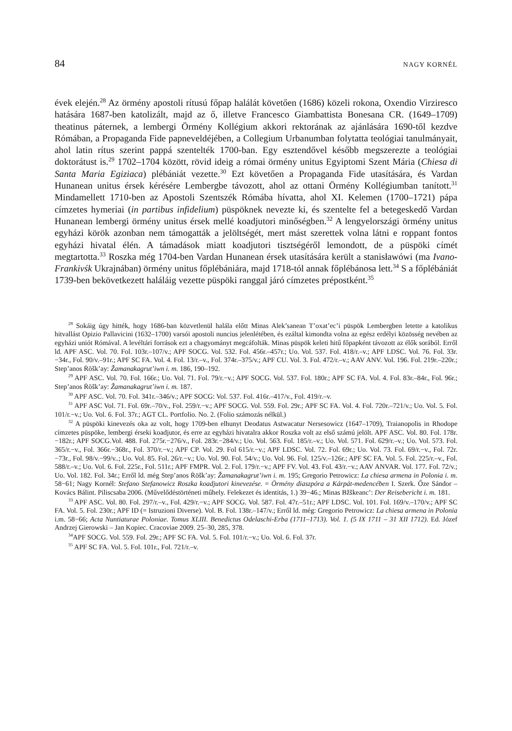84 NAGY KORNÉL
évek elején.<sup>28</sup> Az örmény apostoli rítusú főpap halálát követően (1686) közeli rokona, Oxendio Virziresco hatására 1687-ben katolizált, majd az ő, illetve Francesco Giambattista Bonesana CR. (1649–1709) theatinus páternek, a lembergi Örmény Kollégium akkori rektorának az ajánlására 1690-től kezdve Rómában, a Propaganda Fide papneveldéjében, a Collegium Urbanumban folytatta teológiai tanulmányait, ahol latin rítus szerint pappá szentelték 1700-ban. Egy esztendővel később megszerezte a teológiai doktorátust is.<sup>29</sup> 1702–1704 között, rövid ideig a római örmény unitus Egyiptomi Szent Mária (Chiesa di Santa Maria Egiziaca) plébániát vezette.<sup>30</sup> Ezt követően a Propaganda Fide utasítására, és Vardan Hunanean unitus érsek kérésére Lembergbe távozott, ahol az ottani Örmény Kollégiumban tanított.<sup>31</sup> Mindamellett 1710-ben az Apostoli Szentszék Rómába hívatta, ahol XI. Kelemen (1700–1721) pápa címzetes hymeriai (in partibus infidelium) püspöknek nevezte ki, és szentelte fel a betegeskedő Vardan Hunanean lembergi örmény unitus érsek mellé koadjutori minőségben.<sup>32</sup> A lengyelországi örmény unitus egyházi körök azonban nem támogatták a jelöltségét, mert mást szerettek volna látni e roppant fontos egyházi hivatal élén. A támadások miatt koadjutori tisztségéről lemondott, de a püspöki címét megtartotta.<sup>33</sup> Roszka még 1704-ben Vardan Hunanean érsek utasítására került a stanisławówi (ma Ivano-Frankivśk Ukrajnában) örmény unitus főplébániára, majd 1718-tól annak főplébánosa lett.<sup>34</sup> S a főplébániát 1739-ben bekövetkezett haláláig vezette püspöki ranggal járó címzetes prépostként.<sup>35</sup>
<sup>28</sup> Sokáig úgy hitték, hogy 1686-ban közvetlenül halála előtt Minas Alek’sanean T’oxat’ec’i püspök Lembergben letette a katolikus hitvallást Opizio Pallavicini (1632–1700) varsói apostoli nuncius jelenlétében, és ezáltal kimondta volna az egész erdélyi közösség nevében az egyházi uniót Rómával. A levéltári források ezt a chagyományt megcáfolták. Minas püspök keleti hitű főpapként távozott az élők sorából. Erről ld. APF ASC. Vol. 70. Fol. 103r.–107/v.; APF SOCG. Vol. 532. Fol. 456r.–457r.; Uo. Vol. 537. Fol. 418/r.–v.; APF LDSC. Vol. 76. Fol. 33r.−34r., Fol. 90/v.–91r.; APF SC FA. Vol. 4. Fol. 13/r.–v., Fol. 374r.–375/v.; APF CU. Vol. 3. Fol. 472/r.–v.; AAV ANV. Vol. 196. Fol. 219r.–220r.; Step’anos Ṙōšk’ay: Žamanakagrut’iwn i. m. 186, 190–192.
<sup>29</sup> APF ASC. Vol. 70. Fol. 166r.; Uo. Vol. 71. Fol. 79/r.−v.; APF SOCG. Vol. 537. Fol. 180r.; APF SC FA. Vol. 4. Fol. 83r.–84r., Fol. 96r.; Step’anos Ṙōšk’ay: Žamanakagrut’iwn i. m. 187.
<sup>30</sup> APF ASC. Vol. 70. Fol. 341r.–346/v.; APF SOCG: Vol. 537. Fol. 416r.–417/v., Fol. 419/r.–v.
<sup>31</sup> APF ASC Vol. 71. Fol. 69r.–70/v., Fol. 259/r.−v.; APF SOCG. Vol. 559. Fol. 29r.; APF SC FA. Vol. 4. Fol. 720r.–721/v.; Uo. Vol. 5. Fol. 101/r.−v.; Uo. Vol. 6. Fol. 37r.; AGT CL. Portfolio. No. 2. (Folio számozás nélkül.)
<sup>32</sup> A püspöki kinevezés oka az volt, hogy 1709-ben elhunyt Deodatus Astwacatur Nersesowicz (1647–1709), Traianopolis in Rhodope címzetes püspöke, lembergi érseki koadjutor, és erre az egyházi hivatalra akkor Roszka volt az első számú jelölt. APF ASC. Vol. 80. Fol. 178r.−182r.; APF SOCG.Vol. 488. Fol. 275r.−276/v., Fol. 283r.−284/v.; Uo. Vol. 563. Fol. 185/r.–v.; Uo. Vol. 571. Fol. 629/r.–v.; Uo. Vol. 573. Fol. 365/r.−v., Fol. 366r.−368r., Fol. 370/r.−v.; APF CP. Vol. 29. Fol 615/r.−v.; APF LDSC. Vol. 72. Fol. 69r.; Uo. Vol. 73. Fol. 69/r.−v., Fol. 72r.−73r., Fol. 98/v.−99/v..; Uo. Vol. 85. Fol. 26/r.−v.; Uo. Vol. 90. Fol. 54/v.; Uo. Vol. 96. Fol. 125/v.–126r.; APF SC FA. Vol. 5. Fol. 225/r.–v., Fol. 588/r.–v.; Uo. Vol. 6. Fol. 225r., Fol. 511r.; APF FMPR. Vol. 2. Fol. 179/r.−v.; APF FV. Vol. 43. Fol. 43/r.−v.; AAV ANVAR. Vol. 177. Fol. 72/v.; Uo. Vol. 182. Fol. 34r.; Erről ld. még Step’anos Ṙōšk’ay: Žamanakagrut’iwn i. m. 195; Gregorio Petrowicz: La chiesa armena in Polonia i. m. 58−61; Nagy Kornél: Stefano Stefanowicz Roszka koadjutori kinevezése. = Örmény diaszpóra a Kárpát-medencében I. Szerk. Őze Sándor – Kovács Bálint. Piliscsaba 2006. (Művelődéstörténeti műhely. Felekezet és identitás, 1.) 39−46.; Minas Bžškeanc’: Der Reisebericht i. m. 181.
<sup>33</sup> APF ASC. Vol. 80. Fol. 297/r.–v., Fol. 429/r.−v.; APF SOCG. Vol. 587. Fol. 47r.–51r.; APF LDSC. Vol. 101. Fol. 169/v.–170/v.; APF SC FA. Vol. 5. Fol. 230r.; APF ID (= Istruzioni Diverse). Vol. B. Fol. 138r.–147/v.; Erről ld. még: Gregorio Petrowicz: La chiesa armena in Polonia i.m. 58−66; Acta Nuntiaturae Poloniae. Tomus XLIII. Benedictus Odelaschi-Erba (1711–1713). Vol. 1. (5 IX 1711 – 31 XII 1712). Ed. Józef Andrzej Gierowski – Jan Kopiec. Cracoviae 2009. 25–30, 285, 378.
<sup>34</sup> APF SOCG. Vol. 559. Fol. 29r.; APF SC FA. Vol. 5. Fol. 101/r.−v.; Uo. Vol. 6. Fol. 37r.
<sup>35</sup> APF SC FA. Vol. 5. Fol. 101r., Fol. 721/r.–v.